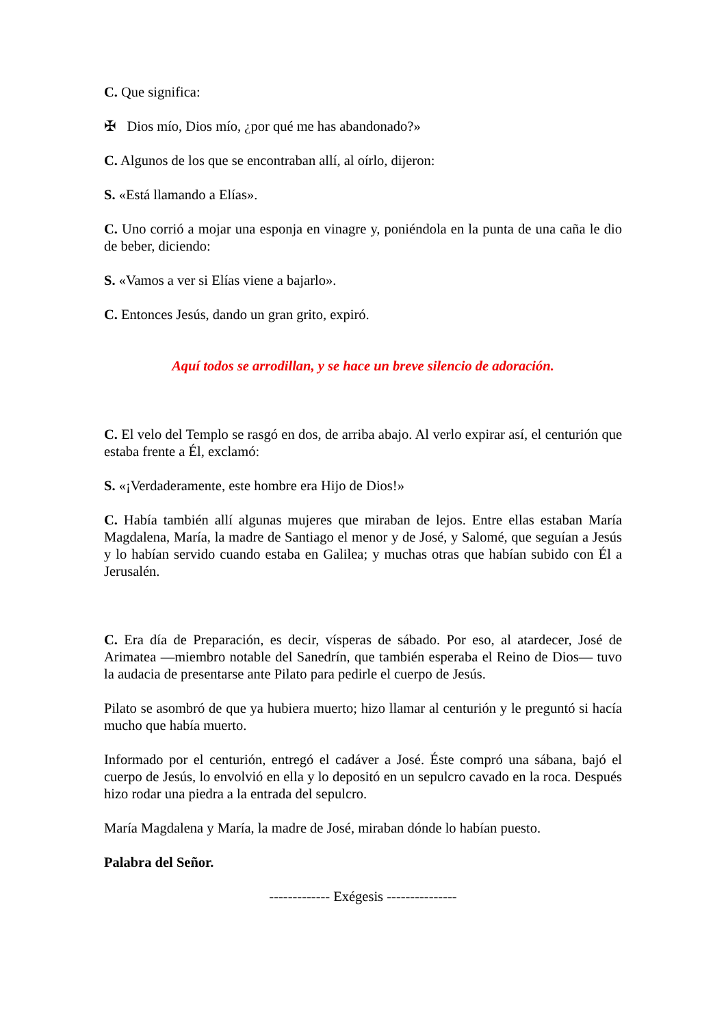C. Que significa:
✠ Dios mío, Dios mío, ¿por qué me has abandonado?»
C. Algunos de los que se encontraban allí, al oírlo, dijeron:
S. «Está llamando a Elías».
C. Uno corrió a mojar una esponja en vinagre y, poniéndola en la punta de una caña le dio de beber, diciendo:
S. «Vamos a ver si Elías viene a bajarlo».
C. Entonces Jesús, dando un gran grito, expiró.
Aquí todos se arrodillan, y se hace un breve silencio de adoración.
C. El velo del Templo se rasgó en dos, de arriba abajo. Al verlo expirar así, el centurión que estaba frente a Él, exclamó:
S. «¡Verdaderamente, este hombre era Hijo de Dios!»
C. Había también allí algunas mujeres que miraban de lejos. Entre ellas estaban María Magdalena, María, la madre de Santiago el menor y de José, y Salomé, que seguían a Jesús y lo habían servido cuando estaba en Galilea; y muchas otras que habían subido con Él a Jerusalén.
C. Era día de Preparación, es decir, vísperas de sábado. Por eso, al atardecer, José de Arimatea —miembro notable del Sanedrín, que también esperaba el Reino de Dios— tuvo la audacia de presentarse ante Pilato para pedirle el cuerpo de Jesús.
Pilato se asombró de que ya hubiera muerto; hizo llamar al centurión y le preguntó si hacía mucho que había muerto.
Informado por el centurión, entregó el cadáver a José. Éste compró una sábana, bajó el cuerpo de Jesús, lo envolvió en ella y lo depositó en un sepulcro cavado en la roca. Después hizo rodar una piedra a la entrada del sepulcro.
María Magdalena y María, la madre de José, miraban dónde lo habían puesto.
Palabra del Señor.
------------- Exégesis ---------------